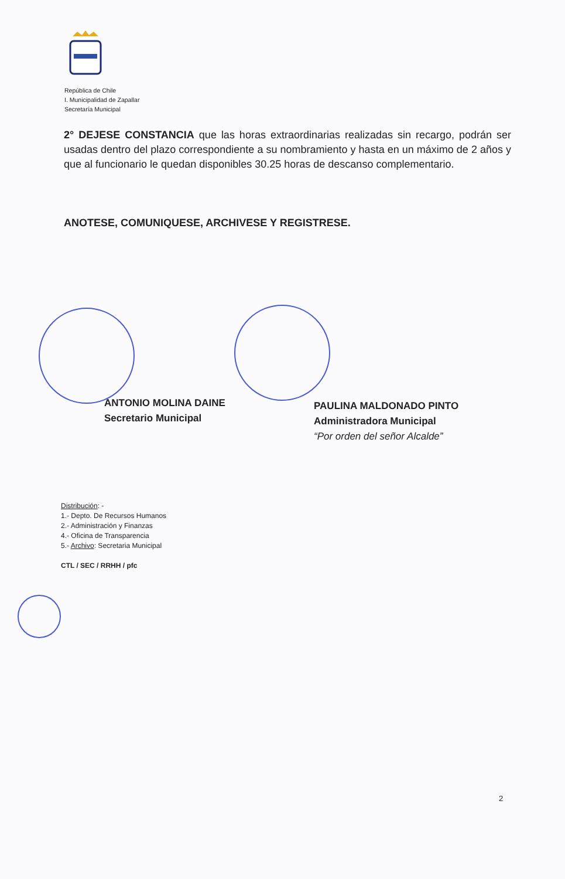República de Chile
I. Municipalidad de Zapallar
Secretaría Municipal
2° DEJESE CONSTANCIA que las horas extraordinarias realizadas sin recargo, podrán ser usadas dentro del plazo correspondiente a su nombramiento y hasta en un máximo de 2 años y que al funcionario le quedan disponibles 30.25 horas de descanso complementario.
ANOTESE, COMUNIQUESE, ARCHIVESE Y REGISTRESE.
ANTONIO MOLINA DAINE
Secretario Municipal
PAULINA MALDONADO PINTO
Administradora Municipal
“Por orden del señor Alcalde”
Distribución: -
1.- Depto. De Recursos Humanos
2.- Administración y Finanzas
4.- Oficina de Transparencia
5.- Archivo: Secretaria Municipal
CTL / SEC / RRHH / pfc
2